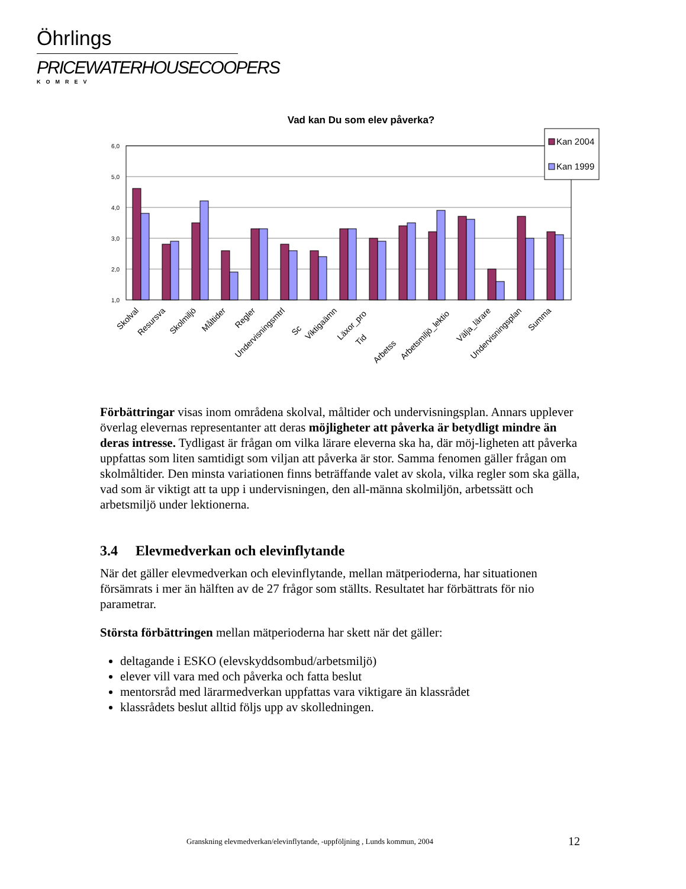Öhrlings
PRICEWATERHOUSECOOPERS
KOMREV
Vad kan Du som elev påverka?
6,0
5,0
4,0
3,0
2,0
1,0
Kan 2004
Kan 1999
Skolval
Resursva
Skolmiljö
Måltider
Regler
Undervisningsmtrl
Sc
Viktigaämn
Läxor_pro
Tid
Arbetss
Arbetsmiljö_lektio
Välja_lärare
Undervisningsplan
Summa
Förbättringar visas inom områdena skolval, måltider och undervisningsplan. Annars upplever överlag elevernas representanter att deras möjligheter att påverka är betydligt mindre än deras intresse. Tydligast är frågan om vilka lärare eleverna ska ha, där möj-ligheten att påverka uppfattas som liten samtidigt som viljan att påverka är stor. Samma fenomen gäller frågan om skolmåltider. Den minsta variationen finns beträffande valet av skola, vilka regler som ska gälla, vad som är viktigt att ta upp i undervisningen, den all-männa skolmiljön, arbetssätt och arbetsmiljö under lektionerna.
3.4 Elevmedverkan och elevinflytande
När det gäller elevmedverkan och elevinflytande, mellan mätperioderna, har situationen försämrats i mer än hälften av de 27 frågor som ställts. Resultatet har förbättrats för nio parametrar.
Största förbättringen mellan mätperioderna har skett när det gäller:
deltagande i ESKO (elevskyddsombud/arbetsmiljö)
elever vill vara med och påverka och fatta beslut
mentorsråd med lärarmedverkan uppfattas vara viktigare än klassrådet
klassrådets beslut alltid följs upp av skolledningen.
Granskning elevmedverkan/elevinflytande, -uppföljning , Lunds kommun, 2004
12